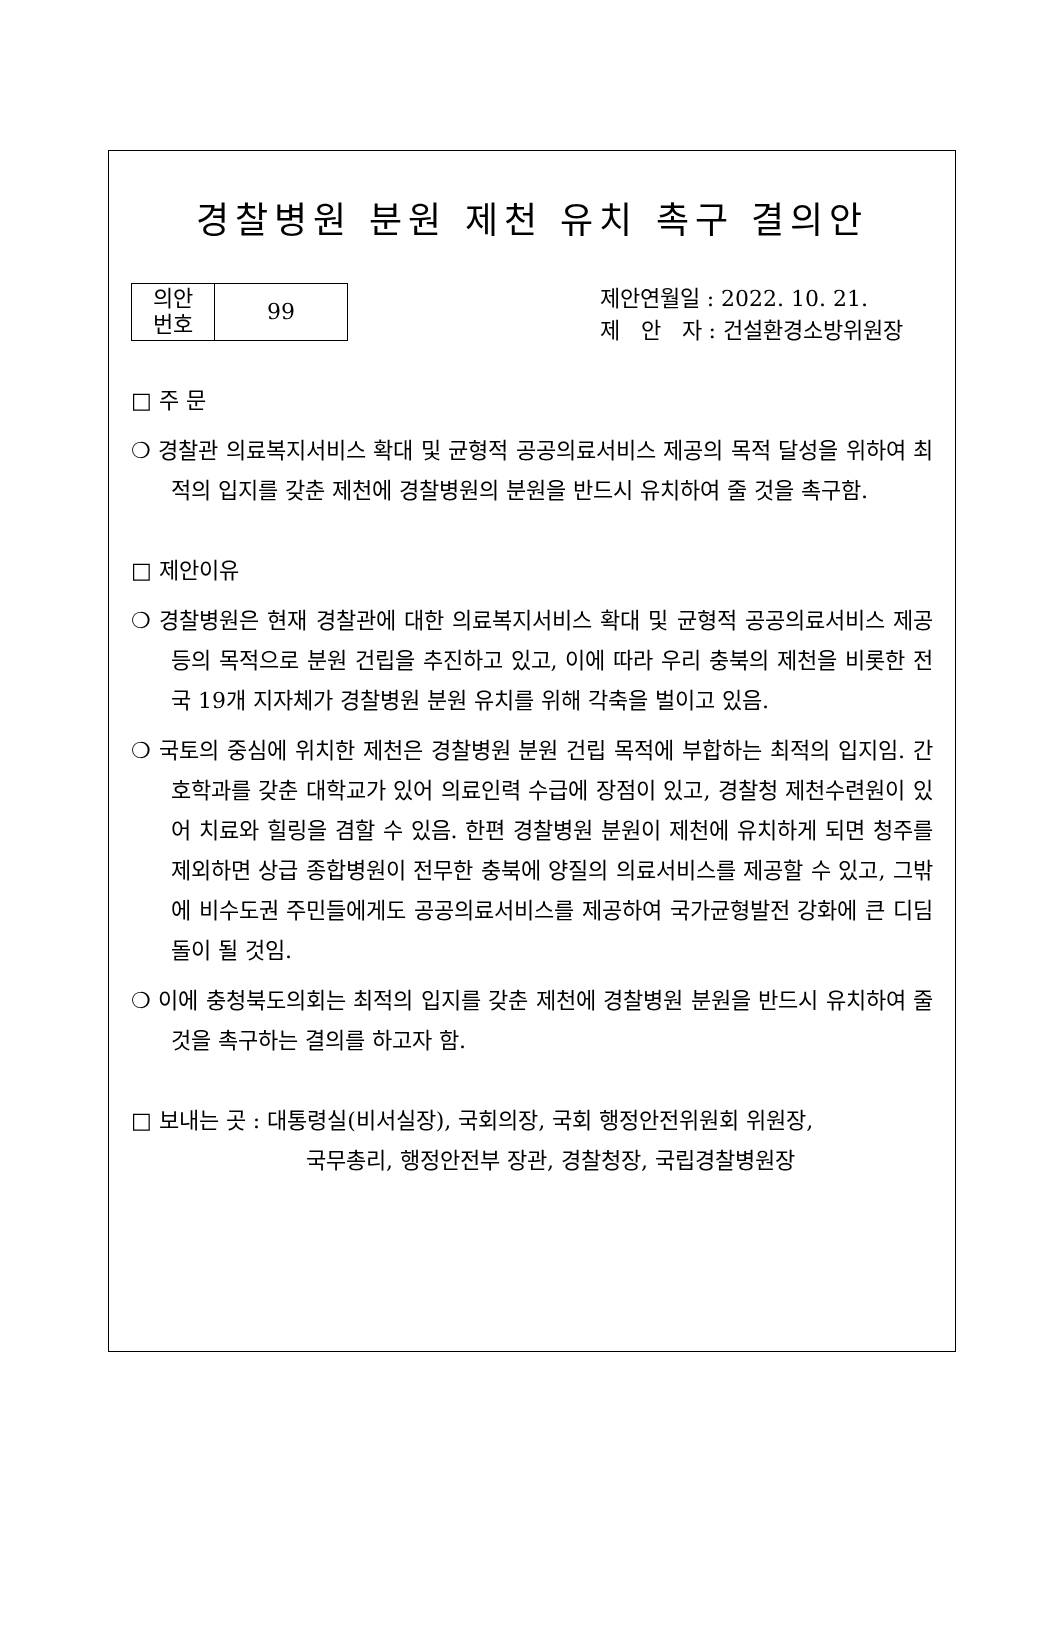경찰병원 분원 제천 유치 촉구 결의안
| 의안 번호 | 99 |
제안연월일 : 2022. 10. 21.
제 안 자 : 건설환경소방위원장
□ 주 문
❍ 경찰관 의료복지서비스 확대 및 균형적 공공의료서비스 제공의 목적 달성을 위하여 최적의 입지를 갖춘 제천에 경찰병원의 분원을 반드시 유치하여 줄 것을 촉구함.
□ 제안이유
❍ 경찰병원은 현재 경찰관에 대한 의료복지서비스 확대 및 균형적 공공의료서비스 제공 등의 목적으로 분원 건립을 추진하고 있고, 이에 따라 우리 충북의 제천을 비롯한 전국 19개 지자체가 경찰병원 분원 유치를 위해 각축을 벌이고 있음.
❍ 국토의 중심에 위치한 제천은 경찰병원 분원 건립 목적에 부합하는 최적의 입지임. 간호학과를 갖춘 대학교가 있어 의료인력 수급에 장점이 있고, 경찰청 제천수련원이 있어 치료와 힐링을 겸할 수 있음. 한편 경찰병원 분원이 제천에 유치하게 되면 청주를 제외하면 상급 종합병원이 전무한 충북에 양질의 의료서비스를 제공할 수 있고, 그밖에 비수도권 주민들에게도 공공의료서비스를 제공하여 국가균형발전 강화에 큰 디딤돌이 될 것임.
❍ 이에 충청북도의회는 최적의 입지를 갖춘 제천에 경찰병원 분원을 반드시 유치하여 줄 것을 촉구하는 결의를 하고자 함.
□ 보내는 곳 : 대통령실(비서실장), 국회의장, 국회 행정안전위원회 위원장,
국무총리, 행정안전부 장관, 경찰청장, 국립경찰병원장